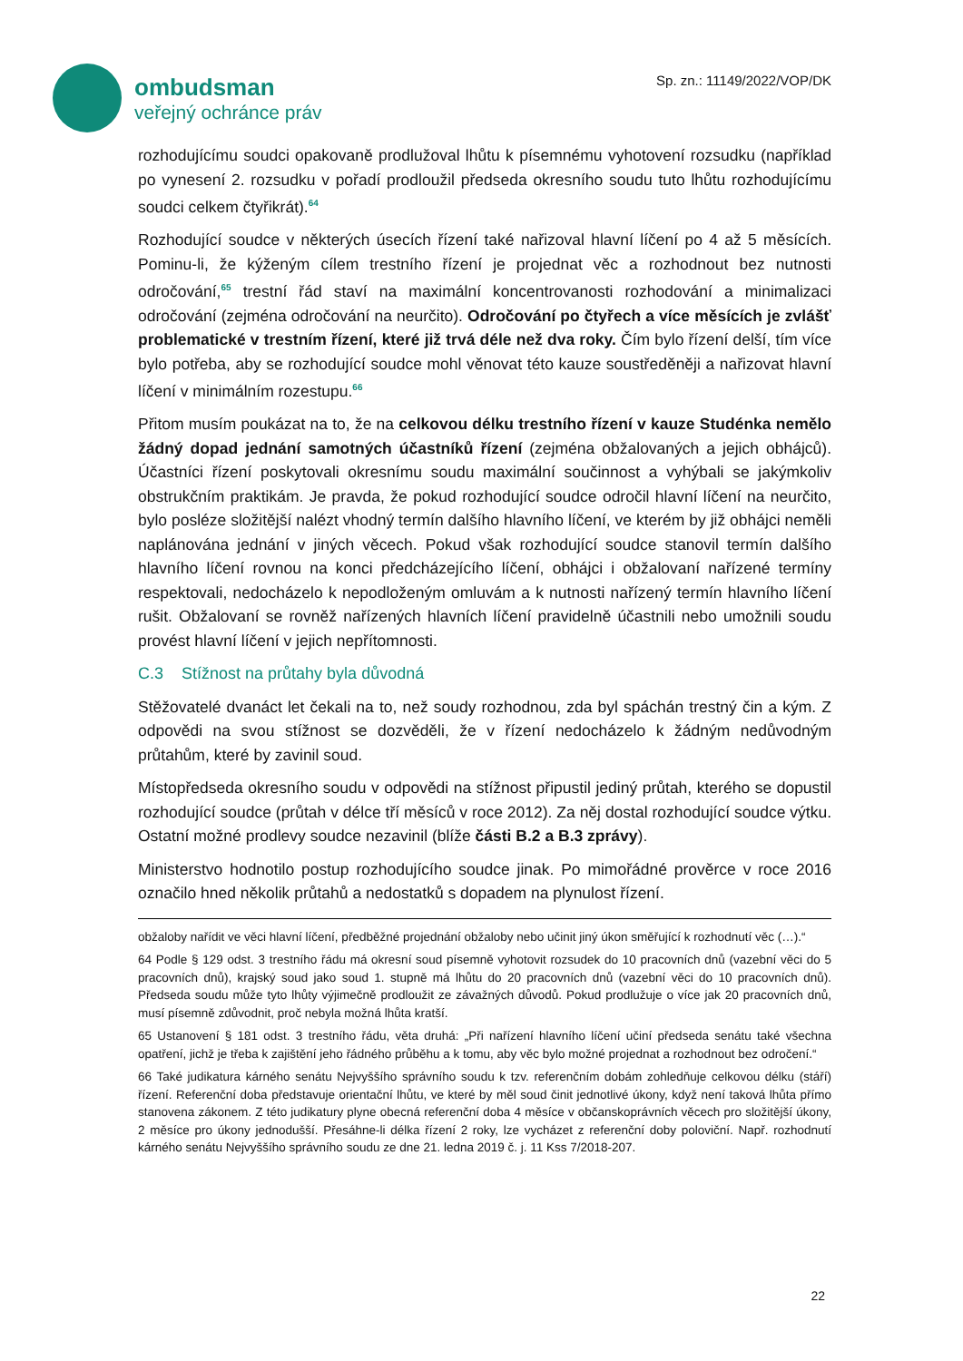ombudsman
veřejný ochránce práv
Sp. zn.: 11149/2022/VOP/DK
rozhodujícímu soudci opakovaně prodlužoval lhůtu k písemnému vyhotovení rozsudku (například po vynesení 2. rozsudku v pořadí prodloužil předseda okresního soudu tuto lhůtu rozhodujícímu soudci celkem čtyřikrát).<sup>64</sup>
Rozhodující soudce v některých úsecích řízení také nařizoval hlavní líčení po 4 až 5 měsících. Pominu-li, že kýženým cílem trestního řízení je projednat věc a rozhodnout bez nutnosti odročování,<sup>65</sup> trestní řád staví na maximální koncentrovanosti rozhodování a minimalizaci odročování (zejména odročování na neurčito). Odročování po čtyřech a více měsících je zvlášť problematické v trestním řízení, které již trvá déle než dva roky. Čím bylo řízení delší, tím více bylo potřeba, aby se rozhodující soudce mohl věnovat této kauze soustředěněji a nařizovat hlavní líčení v minimálním rozestupu.<sup>66</sup>
Přitom musím poukázat na to, že na celkovou délku trestního řízení v kauze Studénka nemělo žádný dopad jednání samotných účastníků řízení (zejména obžalovaných a jejich obhájců). Účastníci řízení poskytovali okresnímu soudu maximální součinnost a vyhýbali se jakýmkoliv obstrukčním praktikám. Je pravda, že pokud rozhodující soudce odročil hlavní líčení na neurčito, bylo posléze složitější nalézt vhodný termín dalšího hlavního líčení, ve kterém by již obhájci neměli naplánována jednání v jiných věcech. Pokud však rozhodující soudce stanovil termín dalšího hlavního líčení rovnou na konci předcházejícího líčení, obhájci i obžalovaní nařízené termíny respektovali, nedocházelo k nepodloženým omluvám a k nutnosti nařízený termín hlavního líčení rušit. Obžalovaní se rovněž nařízených hlavních líčení pravidelně účastnili nebo umožnili soudu provést hlavní líčení v jejich nepřítomnosti.
C.3 Stížnost na průtahy byla důvodná
Stěžovatelé dvanáct let čekali na to, než soudy rozhodnou, zda byl spáchán trestný čin a kým. Z odpovědi na svou stížnost se dozvěděli, že v řízení nedocházelo k žádným nedůvodným průtahům, které by zavinil soud.
Místopředseda okresního soudu v odpovědi na stížnost připustil jediný průtah, kterého se dopustil rozhodující soudce (průtah v délce tří měsíců v roce 2012). Za něj dostal rozhodující soudce výtku. Ostatní možné prodlevy soudce nezavinil (blíže části B.2 a B.3 zprávy).
Ministerstvo hodnotilo postup rozhodujícího soudce jinak. Po mimořádné prověrce v roce 2016 označilo hned několik průtahů a nedostatků s dopadem na plynulost řízení.
obžaloby nařídit ve věci hlavní líčení, předběžné projednání obžaloby nebo učinit jiný úkon směřující k rozhodnutí věc (…).“
64 Podle § 129 odst. 3 trestního řádu má okresní soud písemně vyhotovit rozsudek do 10 pracovních dnů (vazební věci do 5 pracovních dnů), krajský soud jako soud 1. stupně má lhůtu do 20 pracovních dnů (vazební věci do 10 pracovních dnů). Předseda soudu může tyto lhůty výjimečně prodloužit ze závažných důvodů. Pokud prodlužuje o více jak 20 pracovních dnů, musí písemně zdůvodnit, proč nebyla možná lhůta kratší.
65 Ustanovení § 181 odst. 3 trestního řádu, věta druhá: „Při nařízení hlavního líčení učiní předseda senátu také všechna opatření, jichž je třeba k zajištění jeho řádného průběhu a k tomu, aby věc bylo možné projednat a rozhodnout bez odročení.“
66 Také judikatura kárného senátu Nejvyššího správního soudu k tzv. referenčním dobám zohledňuje celkovou délku (stáří) řízení. Referenční doba představuje orientační lhůtu, ve které by měl soud činit jednotlivé úkony, když není taková lhůta přímo stanovena zákonem. Z této judikatury plyne obecná referenční doba 4 měsíce v občanskoprávních věcech pro složitější úkony, 2 měsíce pro úkony jednodušší. Přesáhne-li délka řízení 2 roky, lze vycházet z referenční doby poloviční. Např. rozhodnutí kárného senátu Nejvyššího správního soudu ze dne 21. ledna 2019 č. j. 11 Kss 7/2018-207.
22